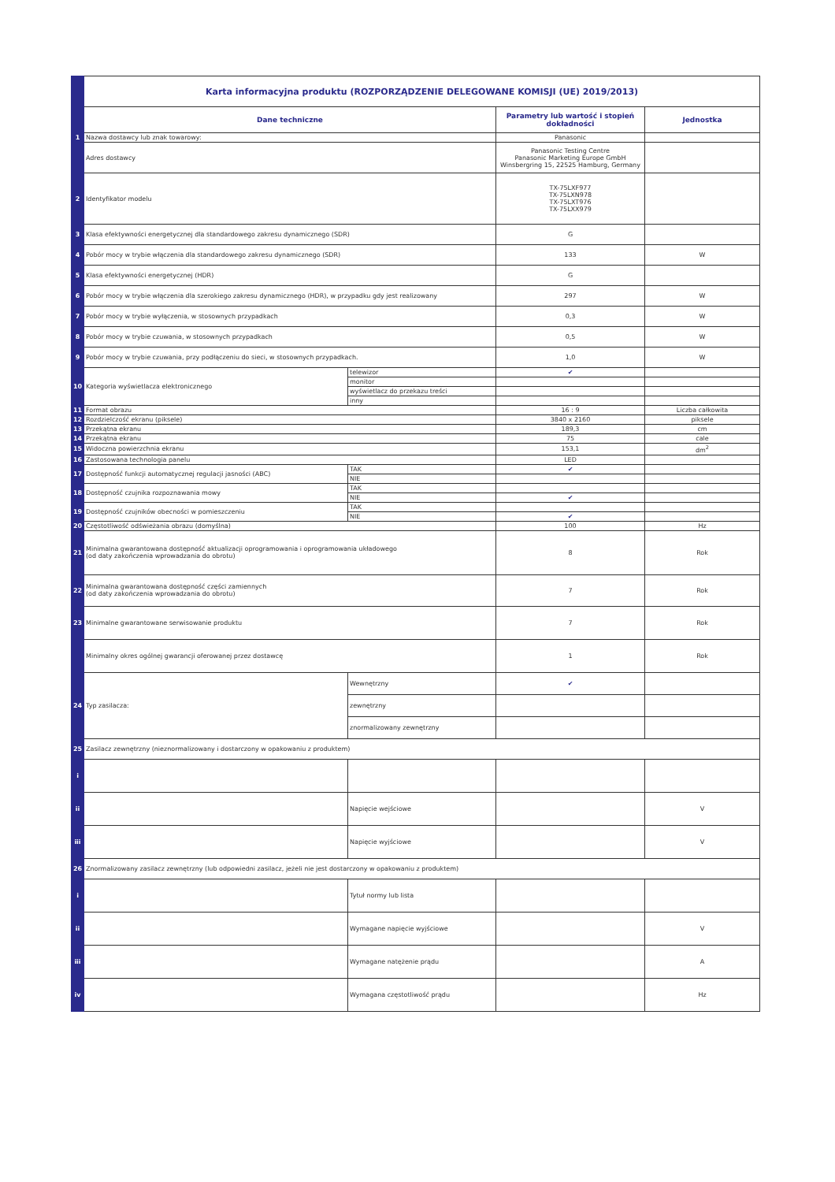| | Karta informacyjna produktu (ROZPORZĄDZENIE DELEGOWANE KOMISJI (UE) 2019/2013) | | | |
| | Dane techniczne | | Parametry lub wartość i stopień dokładności | Jednostka |
| 1 | Nazwa dostawcy lub znak towarowy: | | Panasonic | |
| | Adres dostawcy | | Panasonic Testing Centre Panasonic Marketing Europe GmbH Winsbergring 15, 22525 Hamburg, Germany | |
| 2 | Identyfikator modelu | | TX-75LXF977 TX-75LXN978 TX-75LXT976 TX-75LXX979 | |
| 3 | Klasa efektywności energetycznej dla standardowego zakresu dynamicznego (SDR) | | G | |
| 4 | Pobór mocy w trybie włączenia dla standardowego zakresu dynamicznego (SDR) | | 133 | W |
| 5 | Klasa efektywności energetycznej (HDR) | | G | |
| 6 | Pobór mocy w trybie włączenia dla szerokiego zakresu dynamicznego (HDR), w przypadku gdy jest realizowany | | 297 | W |
| 7 | Pobór mocy w trybie wyłączenia, w stosownych przypadkach | | 0,3 | W |
| 8 | Pobór mocy w trybie czuwania, w stosownych przypadkach | | 0,5 | W |
| 9 | Pobór mocy w trybie czuwania, przy podłączeniu do sieci, w stosownych przypadkach. | | 1,0 | W |
| 10 | Kategoria wyświetlacza elektronicznego | telewizor | ✔ | |
| | | monitor | | |
| | | wyświetlacz do przekazu treści | | |
| | | inny | | |
| 11 | Format obrazu | | 16 : 9 | Liczba całkowita |
| 12 | Rozdzielczość ekranu (piksele) | | 3840 x 2160 | piksele |
| 13 | Przekątna ekranu | | 189,3 | cm |
| 14 | Przekątna ekranu | | 75 | cale |
| 15 | Widoczna powierzchnia ekranu | | 153,1 | dm<sup>2</sup> |
| 16 | Zastosowana technologia panelu | | LED | |
| 17 | Dostępność funkcji automatycznej regulacji jasności (ABC) | TAK | ✔ | |
| | | NIE | | |
| 18 | Dostępność czujnika rozpoznawania mowy | TAK | | |
| | | NIE | ✔ | |
| 19 | Dostępność czujników obecności w pomieszczeniu | TAK | | |
| | | NIE | ✔ | |
| 20 | Częstotliwość odświeżania obrazu (domyślna) | | 100 | Hz |
| 21 | Minimalna gwarantowana dostępność aktualizacji oprogramowania i oprogramowania układowego (od daty zakończenia wprowadzania do obrotu) | | 8 | Rok |
| 22 | Minimalna gwarantowana dostępność części zamiennych (od daty zakończenia wprowadzania do obrotu) | | 7 | Rok |
| 23 | Minimalne gwarantowane serwisowanie produktu | | 7 | Rok |
| | Minimalny okres ogólnej gwarancji oferowanej przez dostawcę | | 1 | Rok |
| 24 | Typ zasilacza: | Wewnętrzny | ✔ | |
| | | zewnętrzny | | |
| | | znormalizowany zewnętrzny | | |
| 25 | Zasilacz zewnętrzny (nieznormalizowany i dostarczony w opakowaniu z produktem) | | | |
| i | | | | |
| ii | | Napięcie wejściowe | | V |
| iii | | Napięcie wyjściowe | | V |
| 26 | Znormalizowany zasilacz zewnętrzny (lub odpowiedni zasilacz, jeżeli nie jest dostarczony w opakowaniu z produktem) | | | |
| i | | Tytuł normy lub lista | | |
| ii | | Wymagane napięcie wyjściowe | | V |
| iii | | Wymagane natężenie prądu | | A |
| iv | | Wymagana częstotliwość prądu | | Hz |